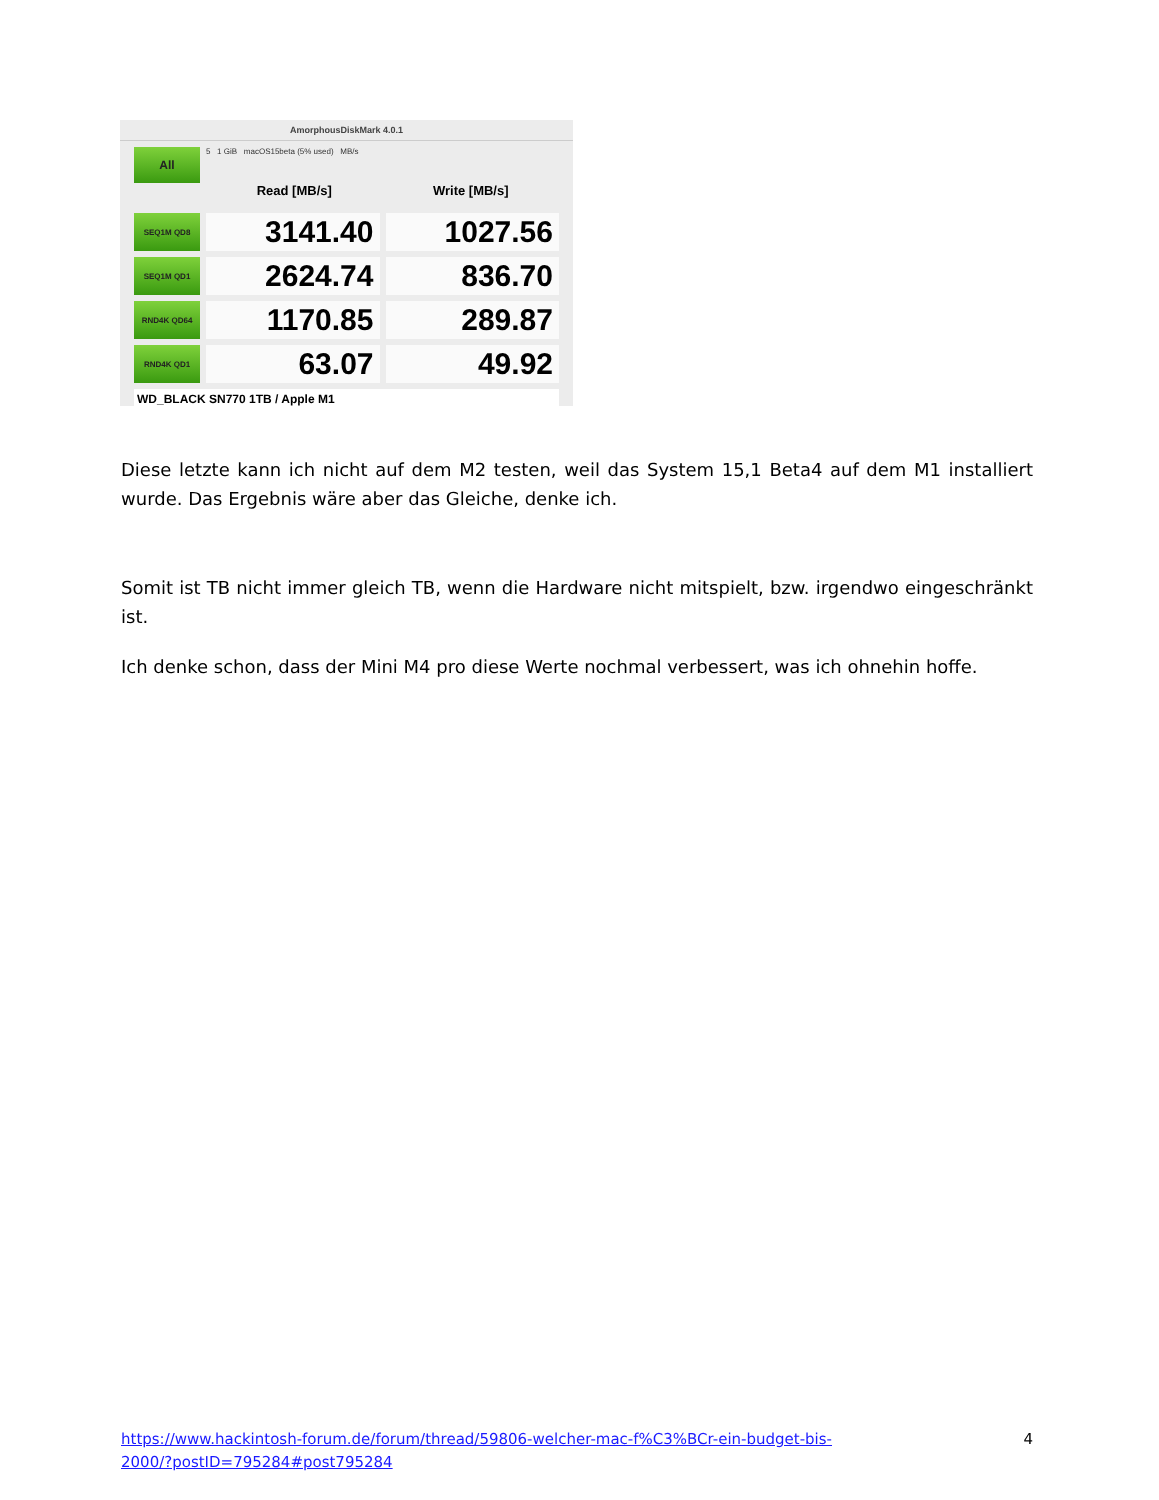AmorphousDiskMark 4.0.1
All
5 1 GiB macOS15beta (5% used) MB/s
Read [MB/s] Write [MB/s]
SEQ1M QD8
3141.40 1027.56
SEQ1M QD1
2624.74 836.70
RND4K QD64
1170.85 289.87
RND4K QD1
63.07 49.92
WD_BLACK SN770 1TB / Apple M1
Diese letzte kann ich nicht auf dem M2 testen, weil das System 15,1 Beta4 auf dem M1 installiert wurde. Das Ergebnis wäre aber das Gleiche, denke ich.
Somit ist TB nicht immer gleich TB, wenn die Hardware nicht mitspielt, bzw. irgendwo eingeschränkt ist.
Ich denke schon, dass der Mini M4 pro diese Werte nochmal verbessert, was ich ohnehin hoffe.
https://www.hackintosh-forum.de/forum/thread/59806-welcher-mac-f%C3%BCr-ein-budget-bis-
2000/?postID=795284#post795284 4